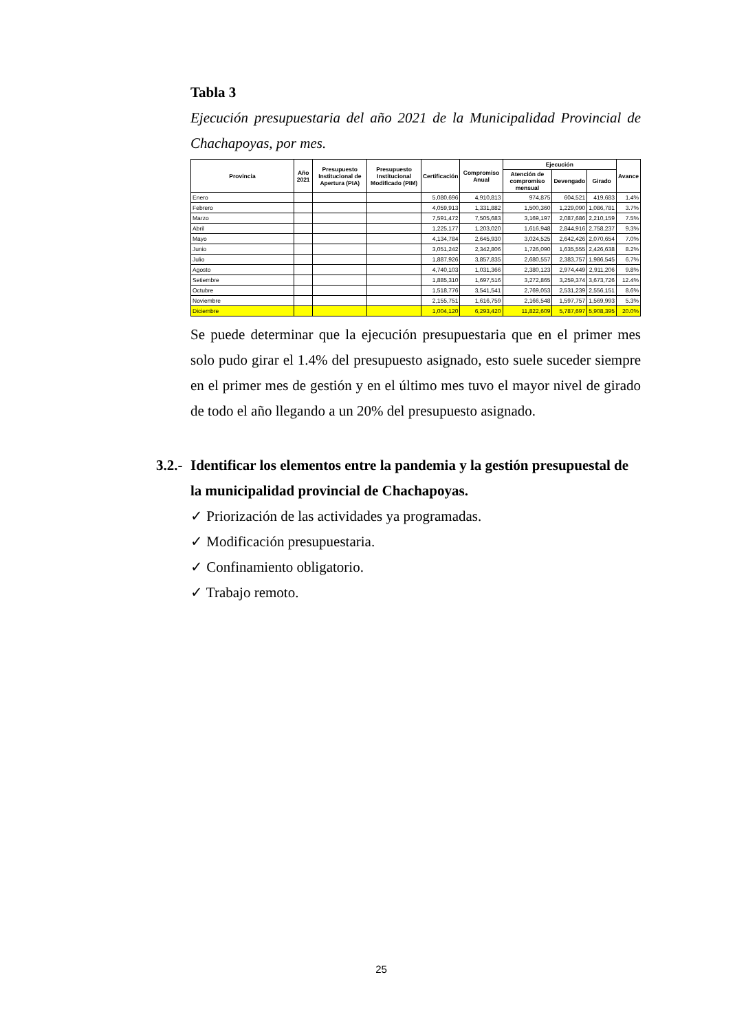Tabla 3
Ejecución presupuestaria del año 2021 de la Municipalidad Provincial de Chachapoyas, por mes.
| Provincia | Año 2021 | Presupuesto Institucional de Apertura (PIA) | Presupuesto Institucional Modificado (PIM) | Certificación | Compromiso Anual | Ejecución | | | Avance |
| --- | --- | --- | --- | --- | --- | --- | --- | --- | --- |
| | | | | | | Atención de compromiso mensual | Devengado | Girado | |
| Enero | | | | 5,080,696 | 4,910,813 | 974,875 | 604,521 | 419,683 | 1.4% |
| Febrero | | | | 4,059,913 | 1,331,882 | 1,500,360 | 1,229,090 | 1,086,781 | 3.7% |
| Marzo | | | | 7,591,472 | 7,505,683 | 3,169,197 | 2,087,686 | 2,210,159 | 7.5% |
| Abril | | | | 1,225,177 | 1,203,020 | 1,616,948 | 2,844,916 | 2,758,237 | 9.3% |
| Mayo | | | | 4,134,784 | 2,645,930 | 3,024,525 | 2,642,426 | 2,070,654 | 7.0% |
| Junio | | | | 3,051,242 | 2,342,806 | 1,726,090 | 1,635,555 | 2,426,638 | 8.2% |
| Julio | | | | 1,887,926 | 3,857,835 | 2,680,557 | 2,383,757 | 1,986,545 | 6.7% |
| Agosto | | | | 4,740,103 | 1,031,366 | 2,380,123 | 2,974,449 | 2,911,206 | 9.8% |
| Setiembre | | | | 1,885,310 | 1,697,516 | 3,272,865 | 3,259,374 | 3,673,726 | 12.4% |
| Octubre | | | | 1,518,776 | 3,541,541 | 2,769,053 | 2,531,239 | 2,556,151 | 8.6% |
| Noviembre | | | | 2,155,751 | 1,616,759 | 2,166,548 | 1,597,757 | 1,569,993 | 5.3% |
| Diciembre | | | | 1,004,120 | 6,293,420 | 11,822,609 | 5,787,697 | 5,908,395 | 20.0% |
Se puede determinar que la ejecución presupuestaria que en el primer mes solo pudo girar el 1.4% del presupuesto asignado, esto suele suceder siempre en el primer mes de gestión y en el último mes tuvo el mayor nivel de girado de todo el año llegando a un 20% del presupuesto asignado.
3.2.- Identificar los elementos entre la pandemia y la gestión presupuestal de la municipalidad provincial de Chachapoyas.
✓ Priorización de las actividades ya programadas.
✓ Modificación presupuestaria.
✓ Confinamiento obligatorio.
✓ Trabajo remoto.
25